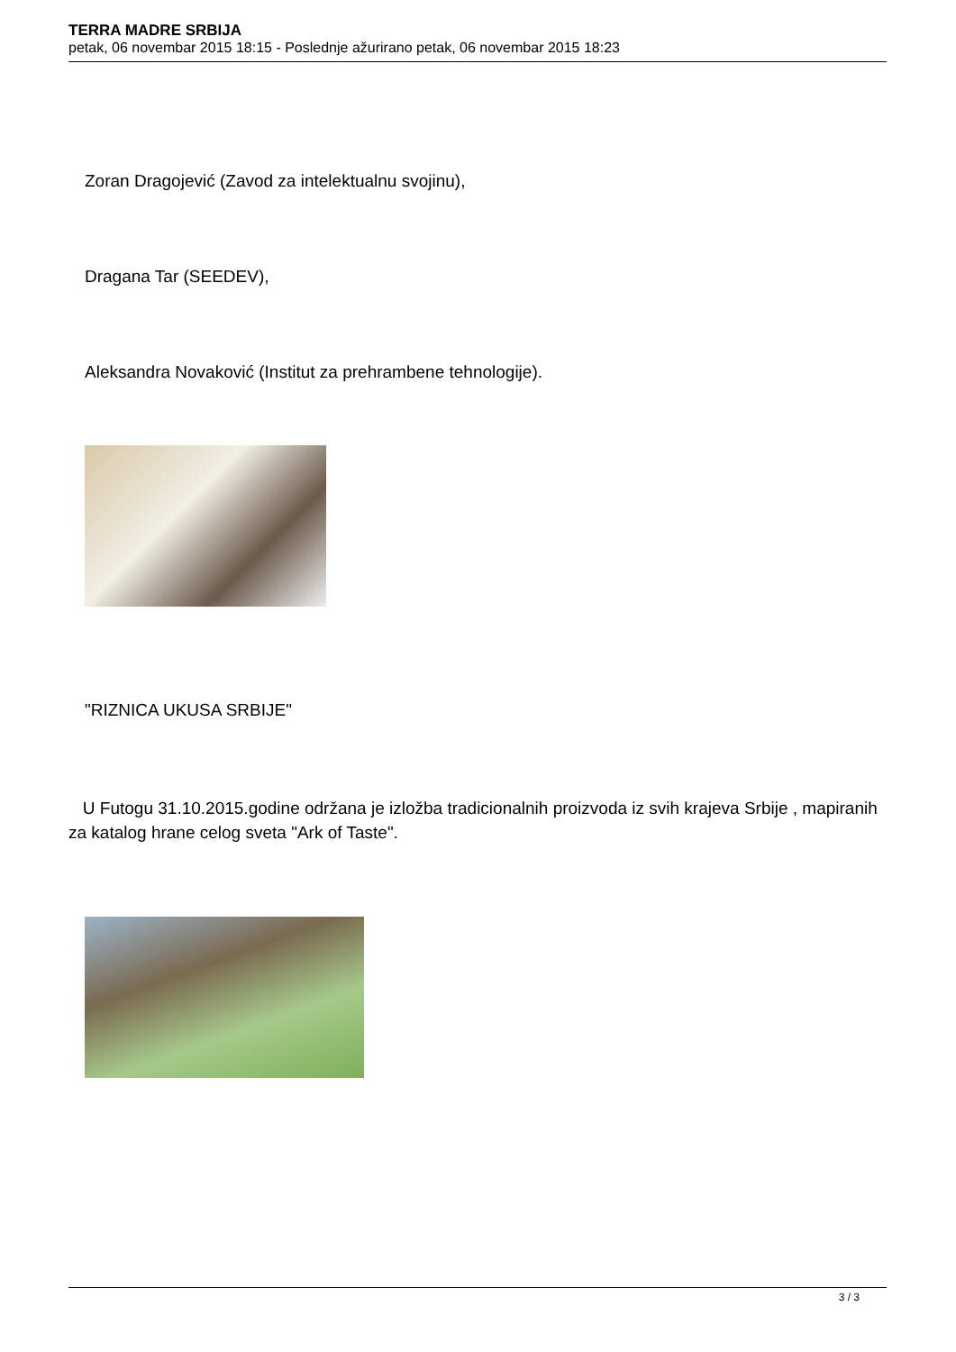TERRA MADRE SRBIJA
petak, 06 novembar 2015 18:15 - Poslednje ažurirano petak, 06 novembar 2015 18:23
Zoran Dragojević (Zavod za intelektualnu svojinu),
Dragana Tar (SEEDEV),
Aleksandra Novaković (Institut za prehrambene tehnologije).
"RIZNICA UKUSA SRBIJE"
U Futogu 31.10.2015.godine održana je izložba tradicionalnih proizvoda iz svih krajeva Srbije , mapiranih za katalog hrane celog sveta "Ark of Taste".
3 / 3